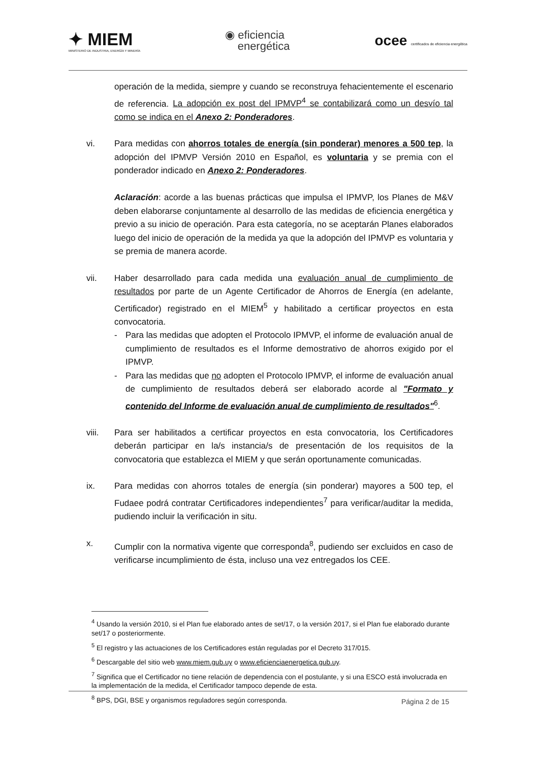✦ MIEM
MINISTERIO DE INDUSTRIA, ENERGÍA Y MINERÍA
◉ eficiencia
energética
ocee certificados de eficiencia energética
operación de la medida, siempre y cuando se reconstruya fehacientemente el escenario de referencia. La adopción ex post del IPMVP<sup>4</sup> se contabilizará como un desvío tal como se indica en el Anexo 2: Ponderadores.
vi. Para medidas con ahorros totales de energía (sin ponderar) menores a 500 tep, la adopción del IPMVP Versión 2010 en Español, es voluntaria y se premia con el ponderador indicado en Anexo 2: Ponderadores.
Aclaración: acorde a las buenas prácticas que impulsa el IPMVP, los Planes de M&V deben elaborarse conjuntamente al desarrollo de las medidas de eficiencia energética y previo a su inicio de operación. Para esta categoría, no se aceptarán Planes elaborados luego del inicio de operación de la medida ya que la adopción del IPMVP es voluntaria y se premia de manera acorde.
vii. Haber desarrollado para cada medida una evaluación anual de cumplimiento de resultados por parte de un Agente Certificador de Ahorros de Energía (en adelante, Certificador) registrado en el MIEM<sup>5</sup> y habilitado a certificar proyectos en esta convocatoria.
- Para las medidas que adopten el Protocolo IPMVP, el informe de evaluación anual de cumplimiento de resultados es el Informe demostrativo de ahorros exigido por el IPMVP.
- Para las medidas que no adopten el Protocolo IPMVP, el informe de evaluación anual de cumplimiento de resultados deberá ser elaborado acorde al "Formato y contenido del Informe de evaluación anual de cumplimiento de resultados"<sup>6</sup>.
viii. Para ser habilitados a certificar proyectos en esta convocatoria, los Certificadores deberán participar en la/s instancia/s de presentación de los requisitos de la convocatoria que establezca el MIEM y que serán oportunamente comunicadas.
ix. Para medidas con ahorros totales de energía (sin ponderar) mayores a 500 tep, el Fudaee podrá contratar Certificadores independientes<sup>7</sup> para verificar/auditar la medida, pudiendo incluir la verificación in situ.
x. Cumplir con la normativa vigente que corresponda<sup>8</sup>, pudiendo ser excluidos en caso de verificarse incumplimiento de ésta, incluso una vez entregados los CEE.
<sup>4</sup> Usando la versión 2010, si el Plan fue elaborado antes de set/17, o la versión 2017, si el Plan fue elaborado durante set/17 o posteriormente.
<sup>5</sup> El registro y las actuaciones de los Certificadores están reguladas por el Decreto 317/015.
<sup>6</sup> Descargable del sitio web www.miem.gub.uy o www.eficienciaenergetica.gub.uy.
<sup>7</sup> Significa que el Certificador no tiene relación de dependencia con el postulante, y si una ESCO está involucrada en la implementación de la medida, el Certificador tampoco depende de esta.
<sup>8</sup> BPS, DGI, BSE y organismos reguladores según corresponda.
Página 2 de 15